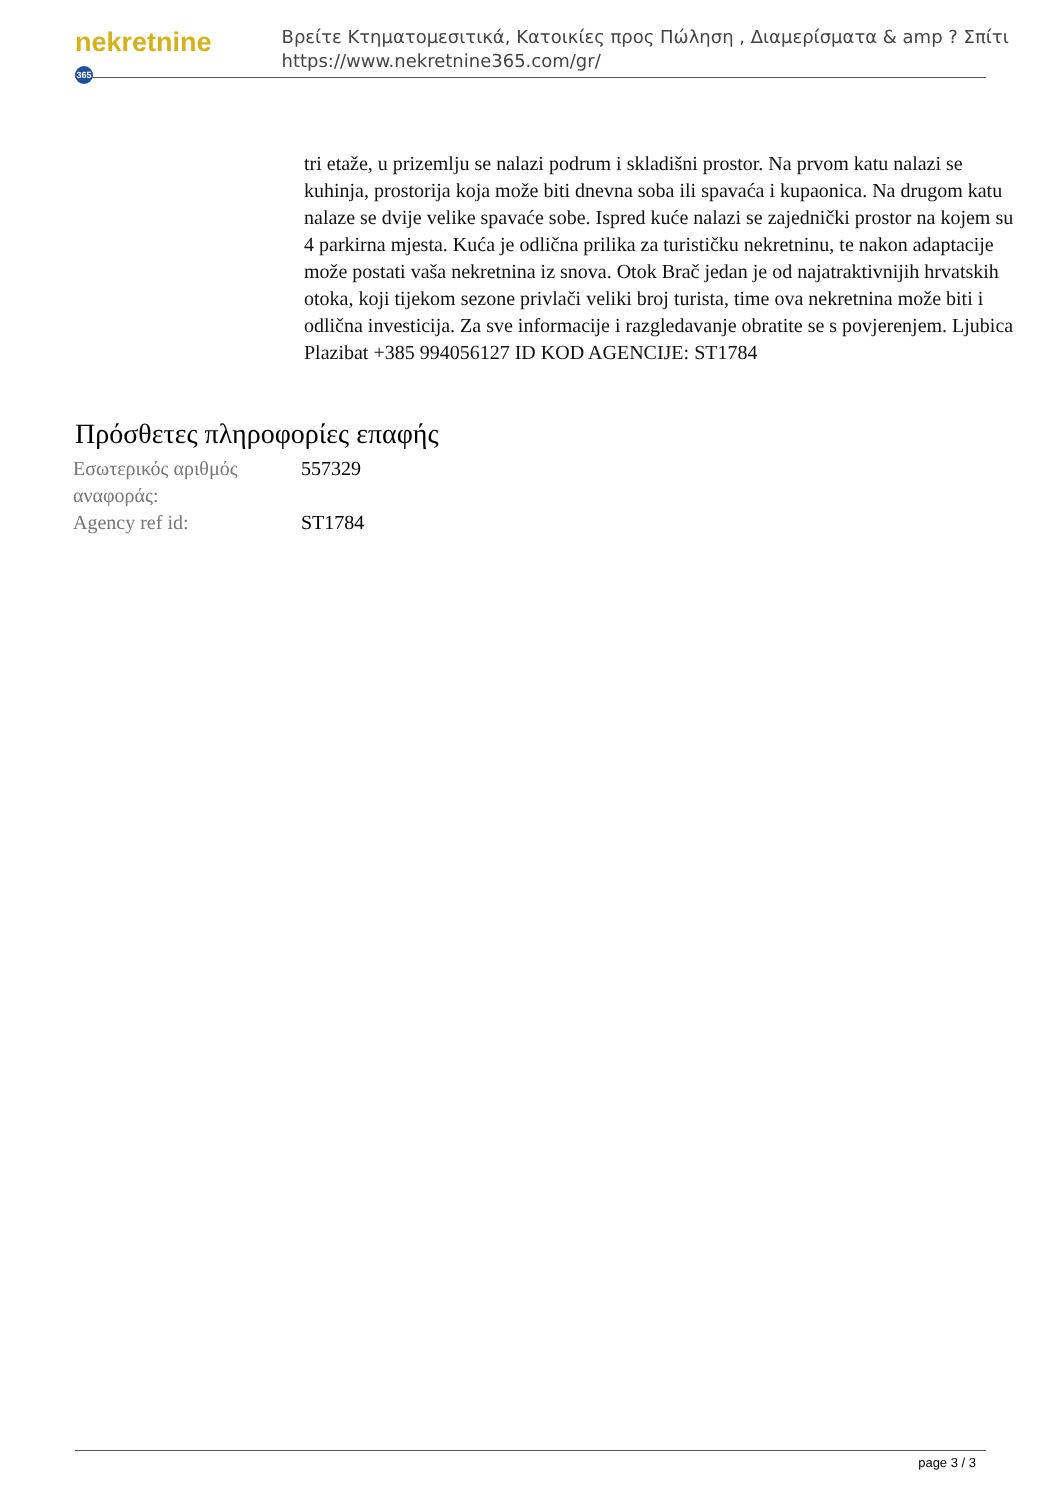nekretnine 365
Βρείτε Κτηματομεσιτικά, Κατοικίες προς Πώληση , Διαμερίσματα & amp ? Σπίτι
https://www.nekretnine365.com/gr/
tri etaže, u prizemlju se nalazi podrum i skladišni prostor. Na prvom katu nalazi se kuhinja, prostorija koja može biti dnevna soba ili spavaća i kupaonica. Na drugom katu nalaze se dvije velike spavaće sobe. Ispred kuće nalazi se zajednički prostor na kojem su 4 parkirna mjesta. Kuća je odlična prilika za turističku nekretninu, te nakon adaptacije može postati vaša nekretnina iz snova. Otok Brač jedan je od najatraktivnijih hrvatskih otoka, koji tijekom sezone privlači veliki broj turista, time ova nekretnina može biti i odlična investicija. Za sve informacije i razgledavanje obratite se s povjerenjem. Ljubica Plazibat +385 994056127 ID KOD AGENCIJE: ST1784
Πρόσθετες πληροφορίες επαφής
| Εσωτερικός αριθμός αναφοράς: | 557329 |
| Agency ref id: | ST1784 |
page 3 / 3